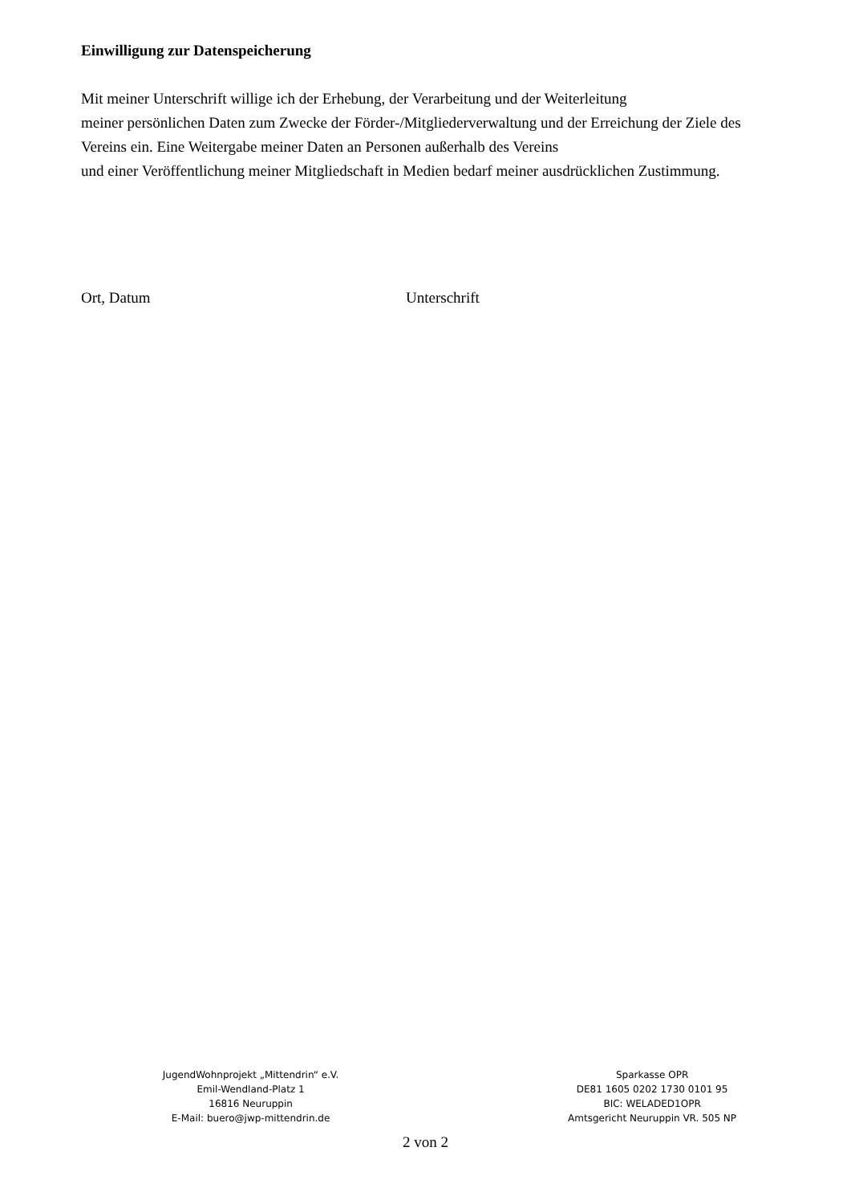Einwilligung zur Datenspeicherung
Mit meiner Unterschrift willige ich der Erhebung, der Verarbeitung und der Weiterleitung
meiner persönlichen Daten zum Zwecke der Förder-/Mitgliederverwaltung und der Erreichung der Ziele des Vereins ein. Eine Weitergabe meiner Daten an Personen außerhalb des Vereins
und einer Veröffentlichung meiner Mitgliedschaft in Medien bedarf meiner ausdrücklichen Zustimmung.
Ort, Datum Unterschrift
JugendWohnprojekt „Mittendrin“ e.V.
Emil-Wendland-Platz 1
16816 Neuruppin
E-Mail: buero@jwp-mittendrin.de
Sparkasse OPR
DE81 1605 0202 1730 0101 95
BIC: WELADED1OPR
Amtsgericht Neuruppin VR. 505 NP
2 von 2